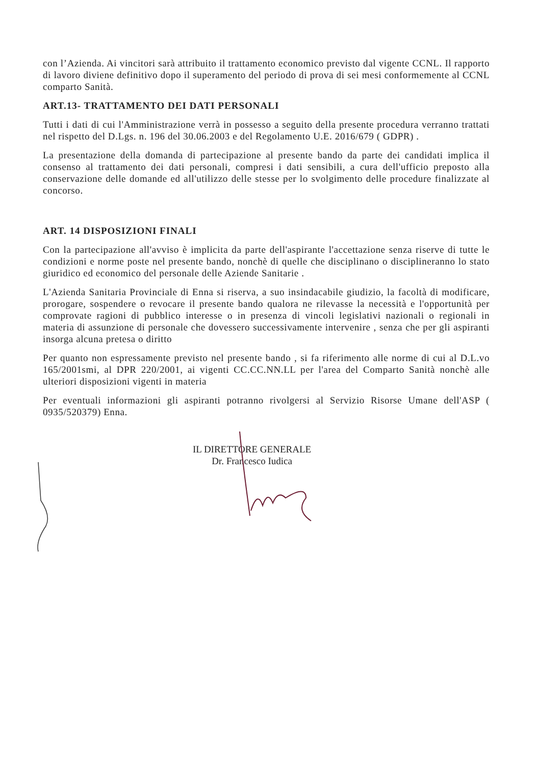con l’Azienda. Ai vincitori sarà attribuito il trattamento economico previsto dal vigente CCNL. Il rapporto di lavoro diviene definitivo dopo il superamento del periodo di prova di sei mesi conformemente al CCNL comparto Sanità.
ART.13- TRATTAMENTO DEI DATI PERSONALI
Tutti i dati di cui l'Amministrazione verrà in possesso a seguito della presente procedura verranno trattati nel rispetto del D.Lgs. n. 196 del 30.06.2003 e del Regolamento U.E. 2016/679 ( GDPR) .
La presentazione della domanda di partecipazione al presente bando da parte dei candidati implica il consenso al trattamento dei dati personali, compresi i dati sensibili, a cura dell'ufficio preposto alla conservazione delle domande ed all'utilizzo delle stesse per lo svolgimento delle procedure finalizzate al concorso.
ART. 14 DISPOSIZIONI FINALI
Con la partecipazione all'avviso è implicita da parte dell'aspirante l'accettazione senza riserve di tutte le condizioni e norme poste nel presente bando, nonchè di quelle che disciplinano o disciplineranno lo stato giuridico ed economico del personale delle Aziende Sanitarie .
L'Azienda Sanitaria Provinciale di Enna si riserva, a suo insindacabile giudizio, la facoltà di modificare, prorogare, sospendere o revocare il presente bando qualora ne rilevasse la necessità e l'opportunità per comprovate ragioni di pubblico interesse o in presenza di vincoli legislativi nazionali o regionali in materia di assunzione di personale che dovessero successivamente intervenire , senza che per gli aspiranti insorga alcuna pretesa o diritto
Per quanto non espressamente previsto nel presente bando , si fa riferimento alle norme di cui al D.L.vo 165/2001smi, al DPR 220/2001, ai vigenti CC.CC.NN.LL per l'area del Comparto Sanità nonchè alle ulteriori disposizioni vigenti in materia
Per eventuali informazioni gli aspiranti potranno rivolgersi al Servizio Risorse Umane dell'ASP ( 0935/520379) Enna.
IL DIRETTORE GENERALE
Dr. Francesco Iudica